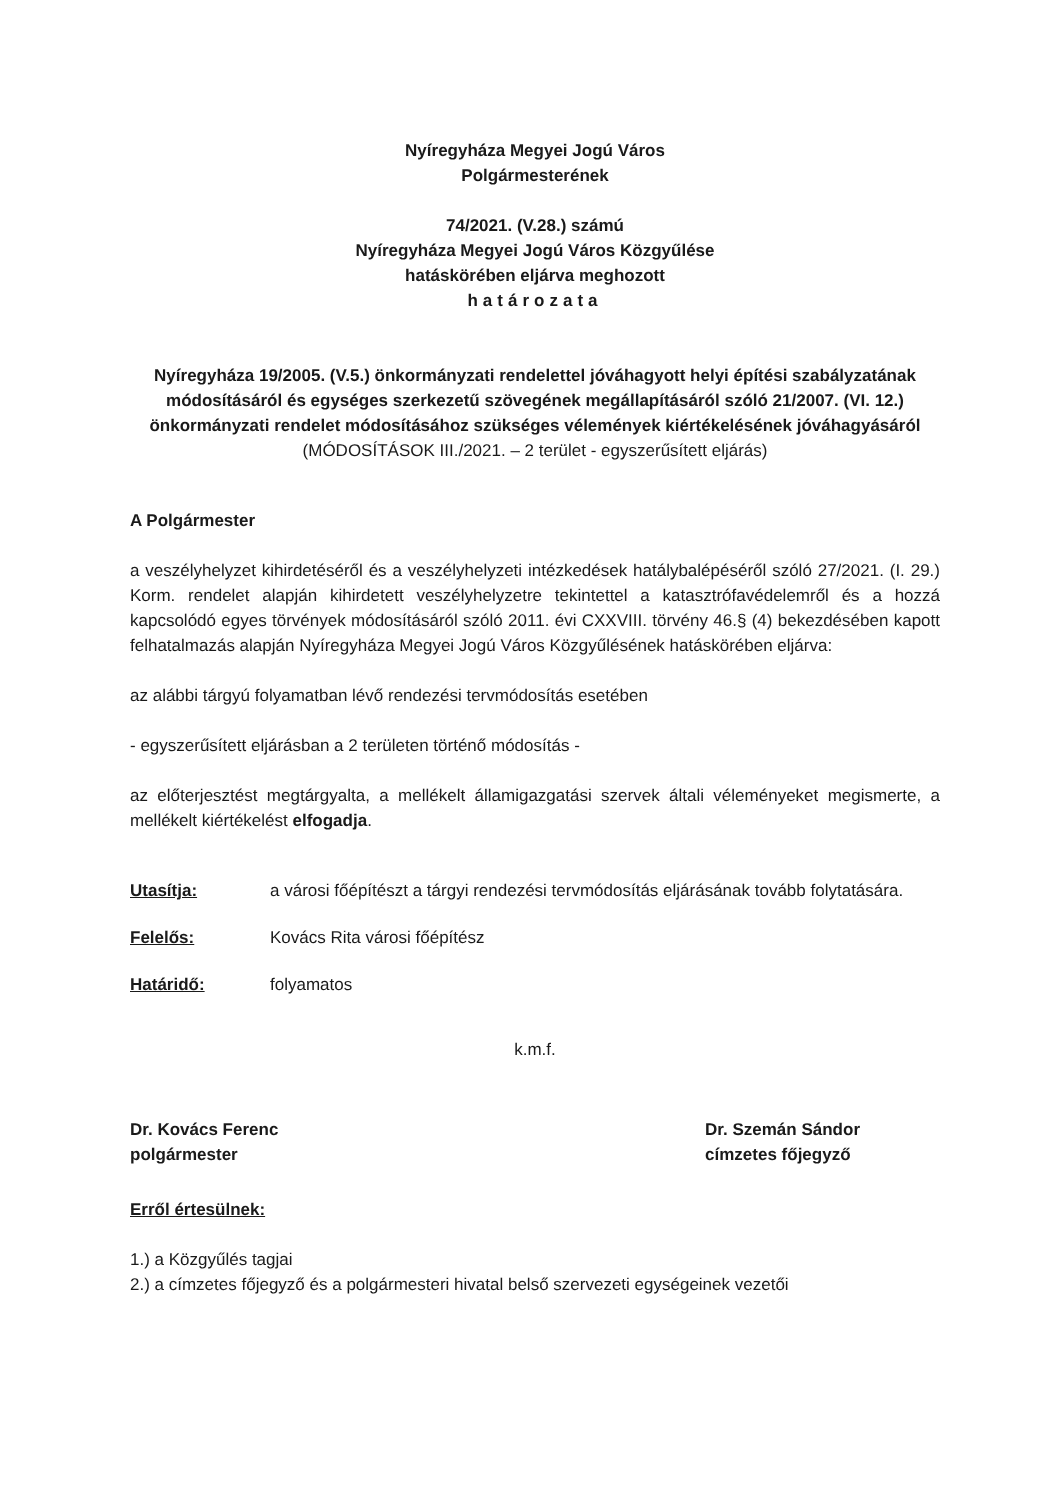Nyíregyháza Megyei Jogú Város
Polgármesterének
74/2021. (V.28.) számú
Nyíregyháza Megyei Jogú Város Közgyűlése
hatáskörében eljárva meghozott
határozata
Nyíregyháza 19/2005. (V.5.) önkormányzati rendelettel jóváhagyott helyi építési szabályzatának módosításáról és egységes szerkezetű szövegének megállapításáról szóló 21/2007. (VI. 12.) önkormányzati rendelet módosításához szükséges vélemények kiértékelésének jóváhagyásáról
(MÓDOSÍTÁSOK III./2021. – 2 terület - egyszerűsített eljárás)
A Polgármester
a veszélyhelyzet kihirdetéséről és a veszélyhelyzeti intézkedések hatálybalépéséről szóló 27/2021. (I. 29.) Korm. rendelet alapján kihirdetett veszélyhelyzetre tekintettel a katasztrófavédelemről és a hozzá kapcsolódó egyes törvények módosításáról szóló 2011. évi CXXVIII. törvény 46.§ (4) bekezdésében kapott felhatalmazás alapján Nyíregyháza Megyei Jogú Város Közgyűlésének hatáskörében eljárva:
az alábbi tárgyú folyamatban lévő rendezési tervmódosítás esetében
- egyszerűsített eljárásban a 2 területen történő módosítás -
az előterjesztést megtárgyalta, a mellékelt államigazgatási szervek általi véleményeket megismerte, a mellékelt kiértékelést elfogadja.
Utasítja: a városi főépítészt a tárgyi rendezési tervmódosítás eljárásának tovább folytatására.
Felelős: Kovács Rita városi főépítész
Határidő: folyamatos
k.m.f.
Dr. Kovács Ferenc
polgármester
Dr. Szemán Sándor
címzetes főjegyző
Erről értesülnek:
1.) a Közgyűlés tagjai
2.) a címzetes főjegyző és a polgármesteri hivatal belső szervezeti egységeinek vezetői